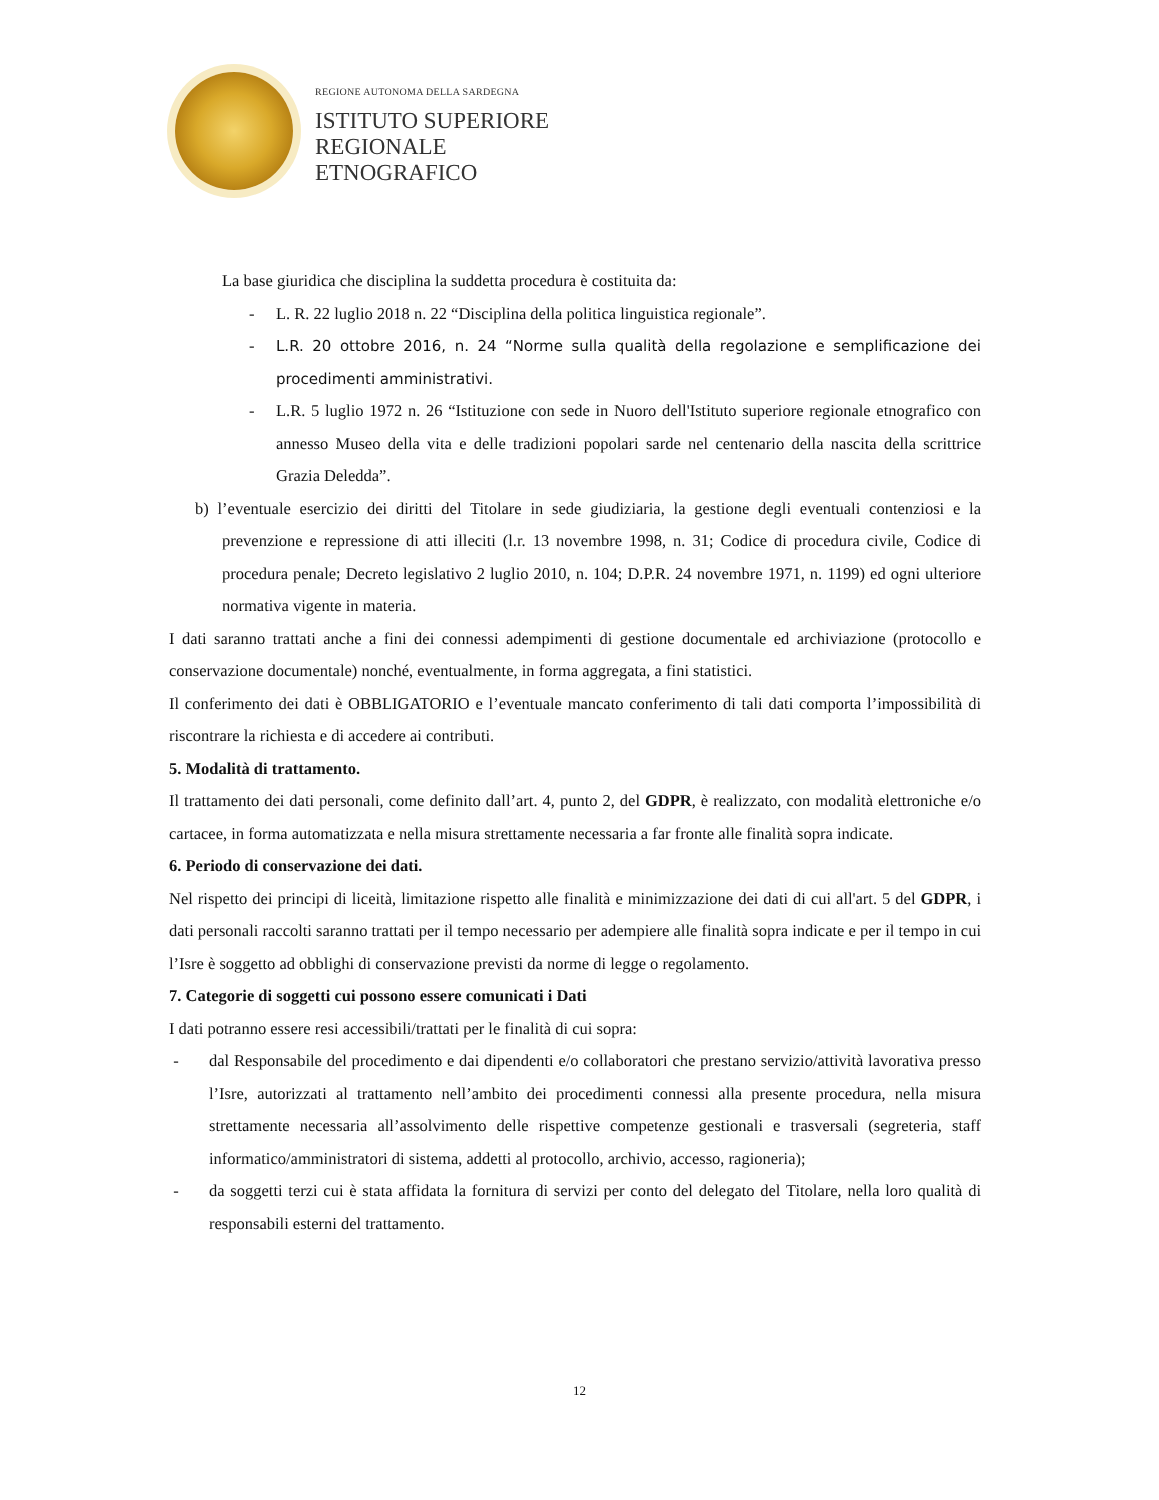REGIONE AUTONOMA DELLA SARDEGNA
ISTITUTO SUPERIORE
REGIONALE
ETNOGRAFICO
La base giuridica che disciplina la suddetta procedura è costituita da:
- L. R. 22 luglio 2018 n. 22 “Disciplina della politica linguistica regionale”.
- L.R. 20 ottobre 2016, n. 24 “Norme sulla qualità della regolazione e semplificazione dei procedimenti amministrativi.
- L.R. 5 luglio 1972 n. 26 “Istituzione con sede in Nuoro dell'Istituto superiore regionale etnografico con annesso Museo della vita e delle tradizioni popolari sarde nel centenario della nascita della scrittrice Grazia Deledda”.
b) l’eventuale esercizio dei diritti del Titolare in sede giudiziaria, la gestione degli eventuali contenziosi e la prevenzione e repressione di atti illeciti (l.r. 13 novembre 1998, n. 31; Codice di procedura civile, Codice di procedura penale; Decreto legislativo 2 luglio 2010, n. 104; D.P.R. 24 novembre 1971, n. 1199) ed ogni ulteriore normativa vigente in materia.
I dati saranno trattati anche a fini dei connessi adempimenti di gestione documentale ed archiviazione (protocollo e conservazione documentale) nonché, eventualmente, in forma aggregata, a fini statistici.
Il conferimento dei dati è OBBLIGATORIO e l’eventuale mancato conferimento di tali dati comporta l’impossibilità di riscontrare la richiesta e di accedere ai contributi.
5. Modalità di trattamento.
Il trattamento dei dati personali, come definito dall’art. 4, punto 2, del GDPR, è realizzato, con modalità elettroniche e/o cartacee, in forma automatizzata e nella misura strettamente necessaria a far fronte alle finalità sopra indicate.
6. Periodo di conservazione dei dati.
Nel rispetto dei principi di liceità, limitazione rispetto alle finalità e minimizzazione dei dati di cui all'art. 5 del GDPR, i dati personali raccolti saranno trattati per il tempo necessario per adempiere alle finalità sopra indicate e per il tempo in cui l’Isre è soggetto ad obblighi di conservazione previsti da norme di legge o regolamento.
7. Categorie di soggetti cui possono essere comunicati i Dati
I dati potranno essere resi accessibili/trattati per le finalità di cui sopra:
- dal Responsabile del procedimento e dai dipendenti e/o collaboratori che prestano servizio/attività lavorativa presso l’Isre, autorizzati al trattamento nell’ambito dei procedimenti connessi alla presente procedura, nella misura strettamente necessaria all’assolvimento delle rispettive competenze gestionali e trasversali (segreteria, staff informatico/amministratori di sistema, addetti al protocollo, archivio, accesso, ragioneria);
- da soggetti terzi cui è stata affidata la fornitura di servizi per conto del delegato del Titolare, nella loro qualità di responsabili esterni del trattamento.
12